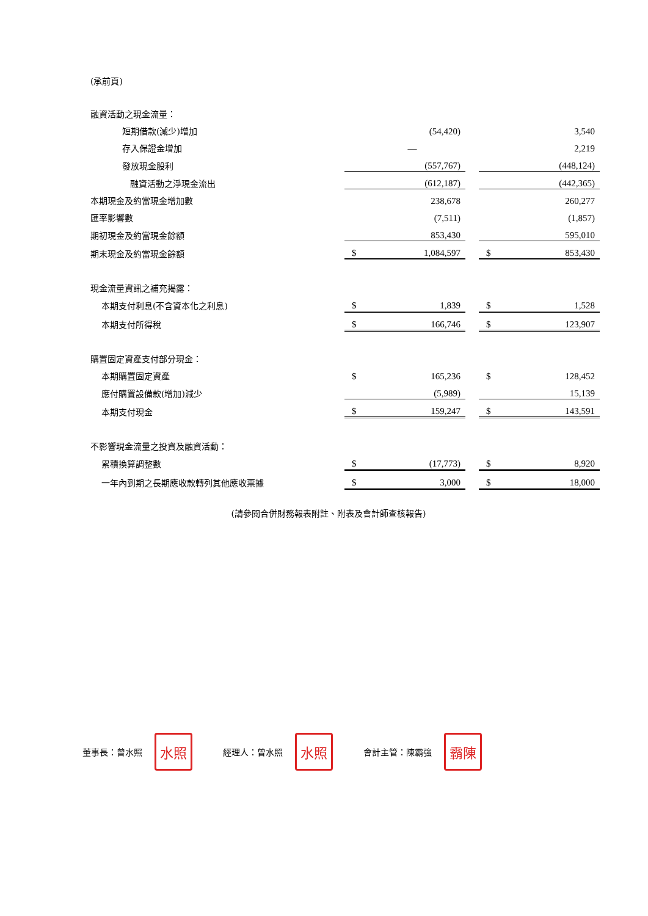(承前頁)
| 融資活動之現金流量： | | | | | |
| 短期借款(減少)增加 | | (54,420) | | | 3,540 |
| 存入保證金增加 | | — | | | 2,219 |
| 發放現金股利 | | (557,767) | | | (448,124) |
| 融資活動之淨現金流出 | | (612,187) | | | (442,365) |
| 本期現金及約當現金增加數 | | 238,678 | | | 260,277 |
| 匯率影響數 | | (7,511) | | | (1,857) |
| 期初現金及約當現金餘額 | | 853,430 | | | 595,010 |
| 期末現金及約當現金餘額 | $ | 1,084,597 | | $ | 853,430 |
| 現金流量資訊之補充揭露： | | | | | |
| 本期支付利息(不含資本化之利息) | $ | 1,839 | | $ | 1,528 |
| 本期支付所得稅 | $ | 166,746 | | $ | 123,907 |
| 購置固定資產支付部分現金： | | | | | |
| 本期購置固定資產 | $ | 165,236 | | $ | 128,452 |
| 應付購置設備款(增加)減少 | | (5,989) | | | 15,139 |
| 本期支付現金 | $ | 159,247 | | $ | 143,591 |
| 不影響現金流量之投資及融資活動： | | | | | |
| 累積換算調整數 | $ | (17,773) | | $ | 8,920 |
| 一年內到期之長期應收款轉列其他應收票據 | $ | 3,000 | | $ | 18,000 |
(請參閱合併財務報表附註、附表及會計師查核報告)
董事長：曾水照
水照
經理人：曾水照
水照
會計主管：陳霸強
霸陳